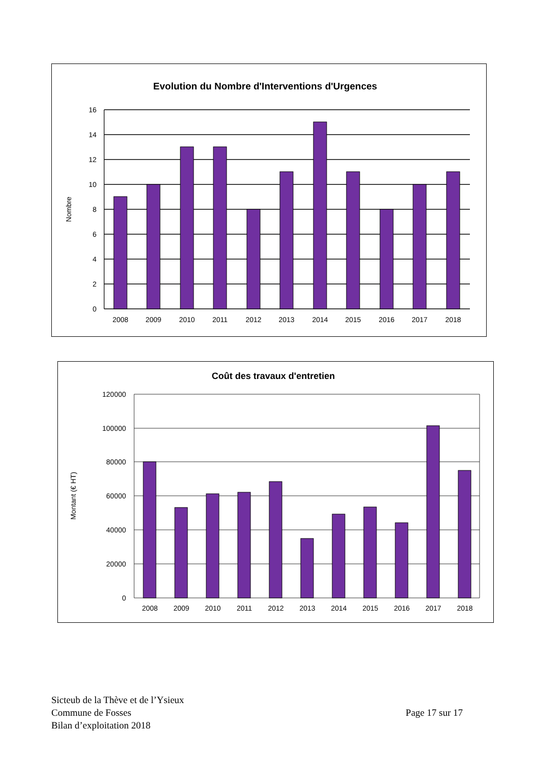Evolution du Nombre d'Interventions d'Urgences
16
14
12
10
8
6
4
2
0
Nombre
2008
2009
2010
2011
2012
2013
2014
2015
2016
2017
2018
Coût des travaux d'entretien
120000
100000
80000
60000
40000
20000
0
Montant (€ HT)
2008
2009
2010
2011
2012
2013
2014
2015
2016
2017
2018
Sicteub de la Thève et de l’Ysieux
Commune de Fosses
Bilan d’exploitation 2018
Page 17 sur 17